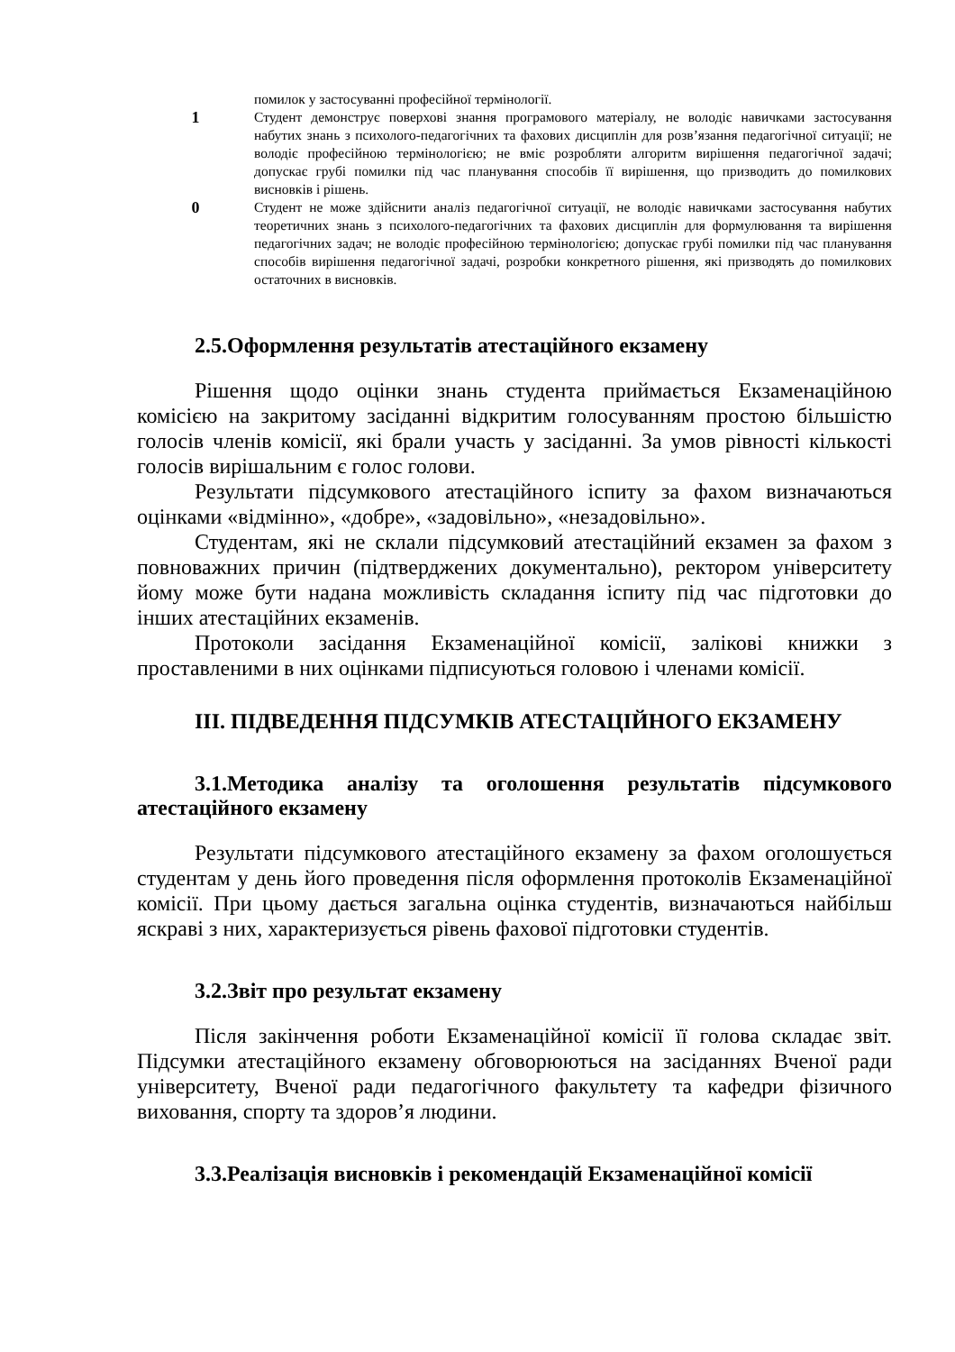| | помилок у застосуванні професійної термінології. |
| 1 | Студент демонструє поверхові знання програмового матеріалу, не володіє навичками застосування набутих знань з психолого-педагогічних та фахових дисциплін для розв’язання педагогічної ситуації; не володіє професійною термінологією; не вміє розробляти алгоритм вирішення педагогічної задачі; допускає грубі помилки під час планування способів її вирішення, що призводить до помилкових висновків і рішень. |
| 0 | Студент не може здійснити аналіз педагогічної ситуації, не володіє навичками застосування набутих теоретичних знань з психолого-педагогічних та фахових дисциплін для формулювання та вирішення педагогічних задач; не володіє професійною термінологією; допускає грубі помилки під час планування способів вирішення педагогічної задачі, розробки конкретного рішення, які призводять до помилкових остаточних в висновків. |
2.5.Оформлення результатів атестаційного екзамену
Рішення щодо оцінки знань студента приймається Екзаменаційною комісією на закритому засіданні відкритим голосуванням простою більшістю голосів членів комісії, які брали участь у засіданні. За умов рівності кількості голосів вирішальним є голос голови.
Результати підсумкового атестаційного іспиту за фахом визначаються оцінками «відмінно», «добре», «задовільно», «незадовільно».
Студентам, які не склали підсумковий атестаційний екзамен за фахом з повноважних причин (підтверджених документально), ректором університету йому може бути надана можливість складання іспиту під час підготовки до інших атестаційних екзаменів.
Протоколи засідання Екзаменаційної комісії, залікові книжки з проставленими в них оцінками підписуються головою і членами комісії.
ІІІ. ПІДВЕДЕННЯ ПІДСУМКІВ АТЕСТАЦІЙНОГО ЕКЗАМЕНУ
3.1.Методика аналізу та оголошення результатів підсумкового атестаційного екзамену
Результати підсумкового атестаційного екзамену за фахом оголошується студентам у день його проведення після оформлення протоколів Екзаменаційної комісії. При цьому дається загальна оцінка студентів, визначаються найбільш яскраві з них, характеризується рівень фахової підготовки студентів.
3.2.Звіт про результат екзамену
Після закінчення роботи Екзаменаційної комісії її голова складає звіт. Підсумки атестаційного екзамену обговорюються на засіданнях Вченої ради університету, Вченої ради педагогічного факультету та кафедри фізичного виховання, спорту та здоров’я людини.
3.3.Реалізація висновків і рекомендацій Екзаменаційної комісії